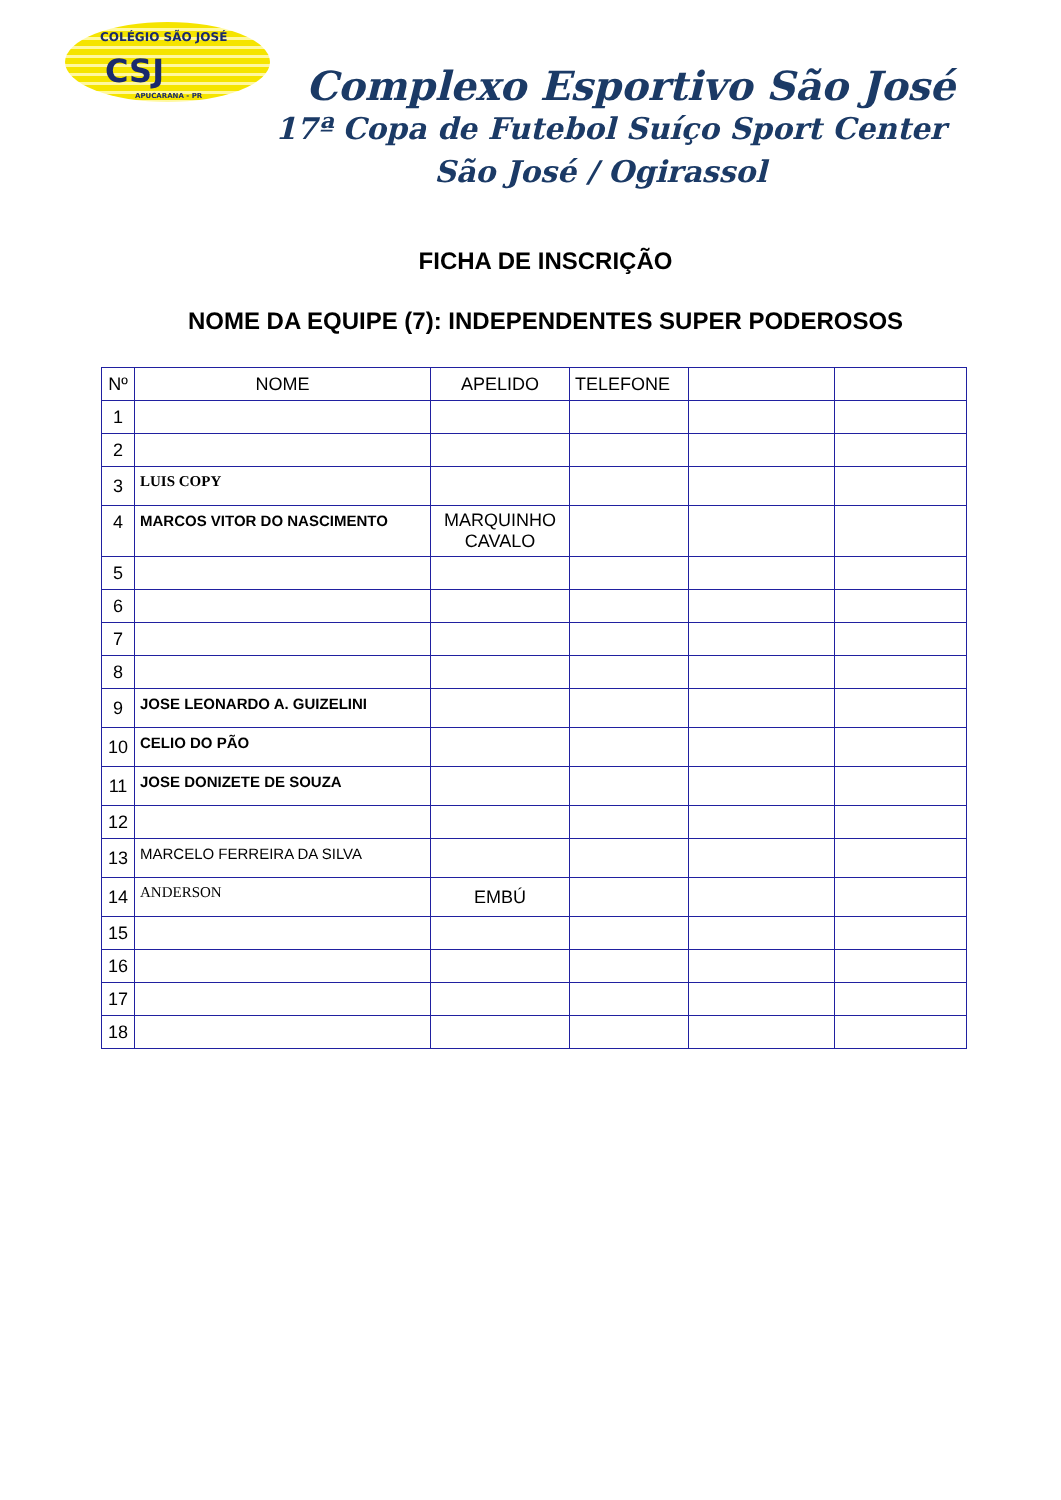COLÉGIO SÃO JOSÉ
CSJ
APUCARANA - PR
Complexo Esportivo São José
17ª Copa de Futebol Suíço Sport Center
São José / Ogirassol
FICHA DE INSCRIÇÃO
NOME DA EQUIPE (7): INDEPENDENTES SUPER PODEROSOS
| Nº | NOME | APELIDO | TELEFONE | | |
| 1 | | | | | |
| 2 | | | | | |
| 3 | LUIS COPY | | | | |
| 4 | MARCOS VITOR DO NASCIMENTO | MARQUINHO CAVALO | | | |
| 5 | | | | | |
| 6 | | | | | |
| 7 | | | | | |
| 8 | | | | | |
| 9 | JOSE LEONARDO A. GUIZELINI | | | | |
| 10 | CELIO DO PÃO | | | | |
| 11 | JOSE DONIZETE DE SOUZA | | | | |
| 12 | | | | | |
| 13 | MARCELO FERREIRA DA SILVA | | | | |
| 14 | ANDERSON | EMBÚ | | | |
| 15 | | | | | |
| 16 | | | | | |
| 17 | | | | | |
| 18 | | | | | |